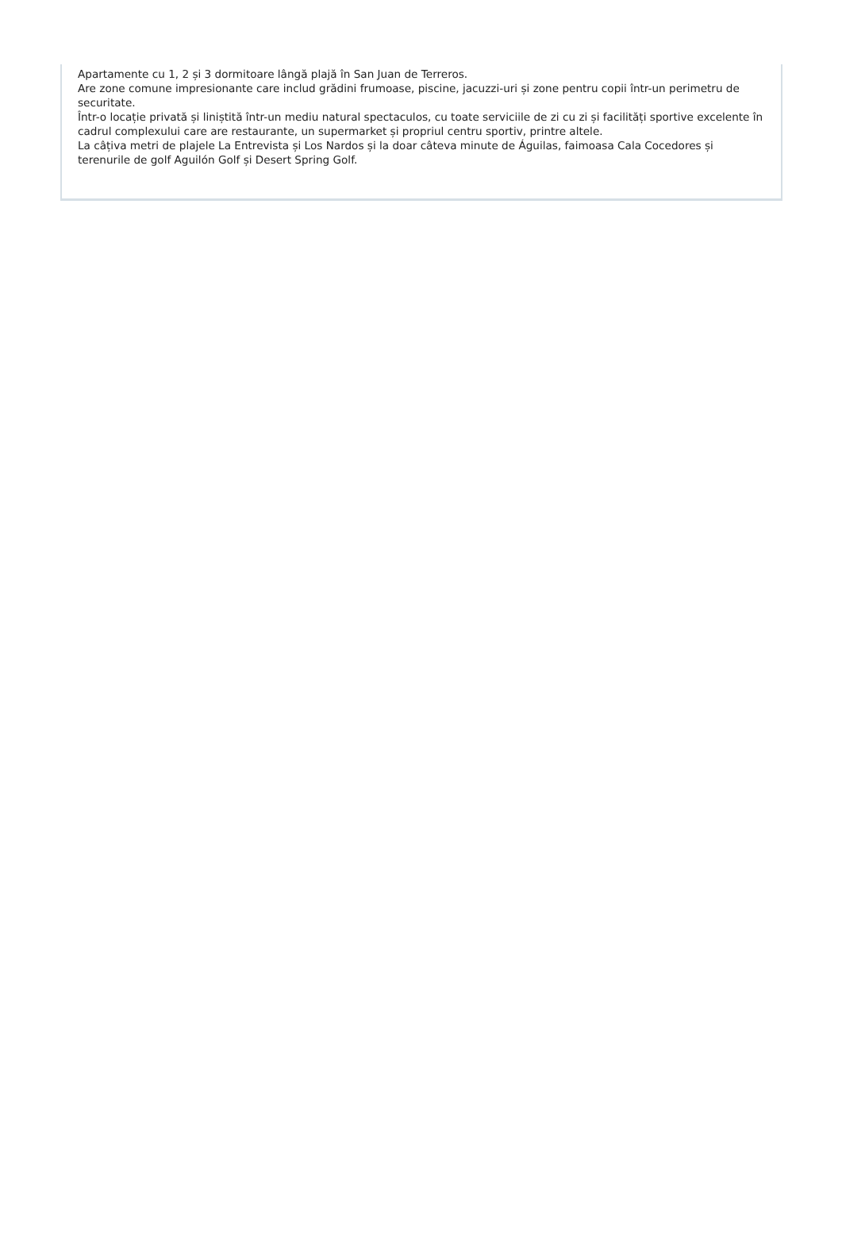Apartamente cu 1, 2 și 3 dormitoare lângă plajă în San Juan de Terreros.
Are zone comune impresionante care includ grădini frumoase, piscine, jacuzzi-uri și zone pentru copii într-un perimetru de securitate.
Într-o locație privată și liniștită într-un mediu natural spectaculos, cu toate serviciile de zi cu zi și facilități sportive excelente în cadrul complexului care are restaurante, un supermarket și propriul centru sportiv, printre altele.
La câțiva metri de plajele La Entrevista și Los Nardos și la doar câteva minute de Águilas, faimoasa Cala Cocedores și terenurile de golf Aguilón Golf și Desert Spring Golf.